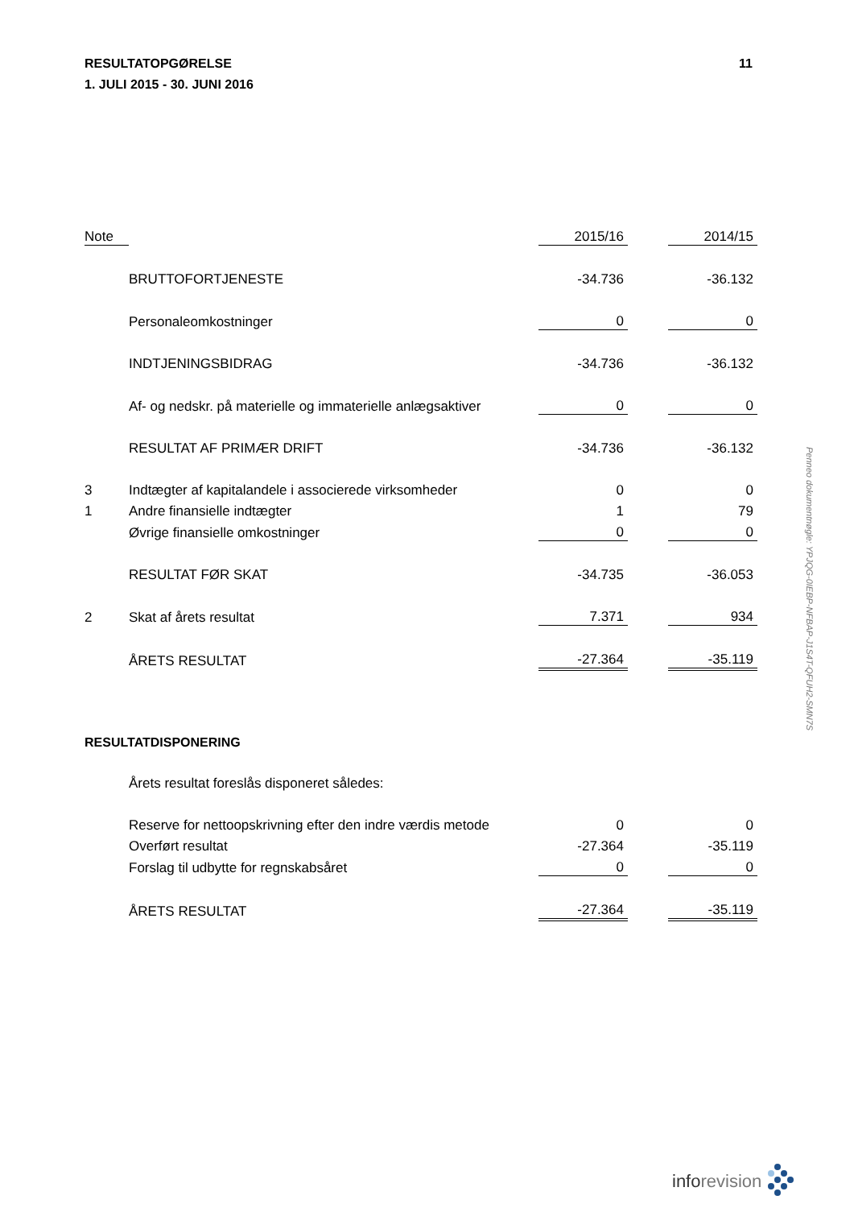RESULTATOPGØRELSE
1. JULI 2015 - 30. JUNI 2016 11
| Note | | 2015/16 | | 2014/15 |
| --- | --- | --- | --- | --- |
| | BRUTTOFORTJENESTE | -34.736 | | -36.132 |
| | Personaleomkostninger | 0 | | 0 |
| | INDTJENINGSBIDRAG | -34.736 | | -36.132 |
| | Af- og nedskr. på materielle og immaterielle anlægsaktiver | 0 | | 0 |
| | RESULTAT AF PRIMÆR DRIFT | -34.736 | | -36.132 |
| 3 | Indtægter af kapitalandele i associerede virksomheder | 0 | | 0 |
| 1 | Andre finansielle indtægter | 1 | | 79 |
| | Øvrige finansielle omkostninger | 0 | | 0 |
| | RESULTAT FØR SKAT | -34.735 | | -36.053 |
| 2 | Skat af årets resultat | 7.371 | | 934 |
| | ÅRETS RESULTAT | -27.364 | | -35.119 |
RESULTATDISPONERING
| | Årets resultat foreslås disponeret således: | | | |
| | Reserve for nettoopskrivning efter den indre værdis metode | 0 | | 0 |
| | Overført resultat | -27.364 | | -35.119 |
| | Forslag til udbytte for regnskabsåret | 0 | | 0 |
| | ÅRETS RESULTAT | -27.364 | | -35.119 |
inforevision
Penneo dokumentnøgle: YPJQG-0IEBP-NFBAP-J1S4T-QFUH2-SMN7S